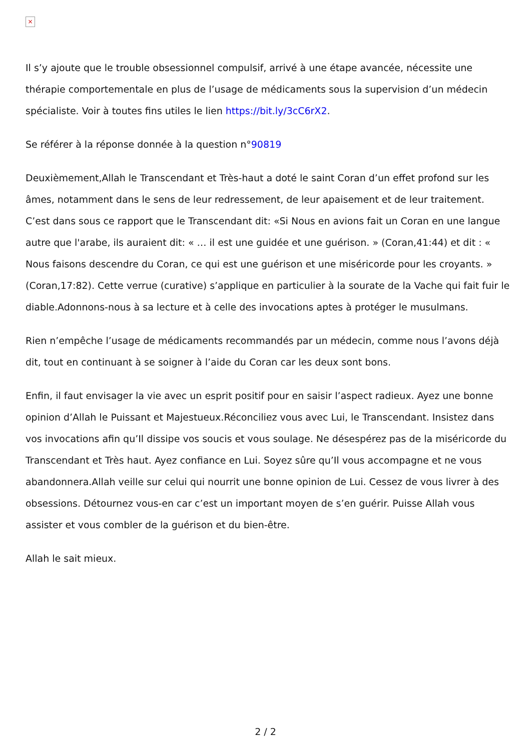×
Il s’y ajoute que le trouble obsessionnel compulsif, arrivé à une étape avancée, nécessite une thérapie comportementale en plus de l’usage de médicaments sous la supervision d’un médecin spécialiste. Voir à toutes fins utiles le lien https://bit.ly/3cC6rX2.
Se référer à la réponse donnée à la question n°90819
Deuxièmement,Allah le Transcendant et Très-haut a doté le saint Coran d’un effet profond sur les âmes, notamment dans le sens de leur redressement, de leur apaisement et de leur traitement. C’est dans sous ce rapport que le Transcendant dit: «Si Nous en avions fait un Coran en une langue autre que l'arabe, ils auraient dit: « … il est une guidée et une guérison. » (Coran,41:44) et dit : « Nous faisons descendre du Coran, ce qui est une guérison et une miséricorde pour les croyants. » (Coran,17:82). Cette verrue (curative) s’applique en particulier à la sourate de la Vache qui fait fuir le diable.Adonnons-nous à sa lecture et à celle des invocations aptes à protéger le musulmans.
Rien n’empêche l’usage de médicaments recommandés par un médecin, comme nous l’avons déjà dit, tout en continuant à se soigner à l’aide du Coran car les deux sont bons.
Enfin, il faut envisager la vie avec un esprit positif pour en saisir l’aspect radieux. Ayez une bonne opinion d’Allah le Puissant et Majestueux.Réconciliez vous avec Lui, le Transcendant. Insistez dans vos invocations afin qu’Il dissipe vos soucis et vous soulage. Ne désespérez pas de la miséricorde du Transcendant et Très haut. Ayez confiance en Lui. Soyez sûre qu’Il vous accompagne et ne vous abandonnera.Allah veille sur celui qui nourrit une bonne opinion de Lui. Cessez de vous livrer à des obsessions. Détournez vous-en car c’est un important moyen de s’en guérir. Puisse Allah vous assister et vous combler de la guérison et du bien-être.
Allah le sait mieux.
2 / 2